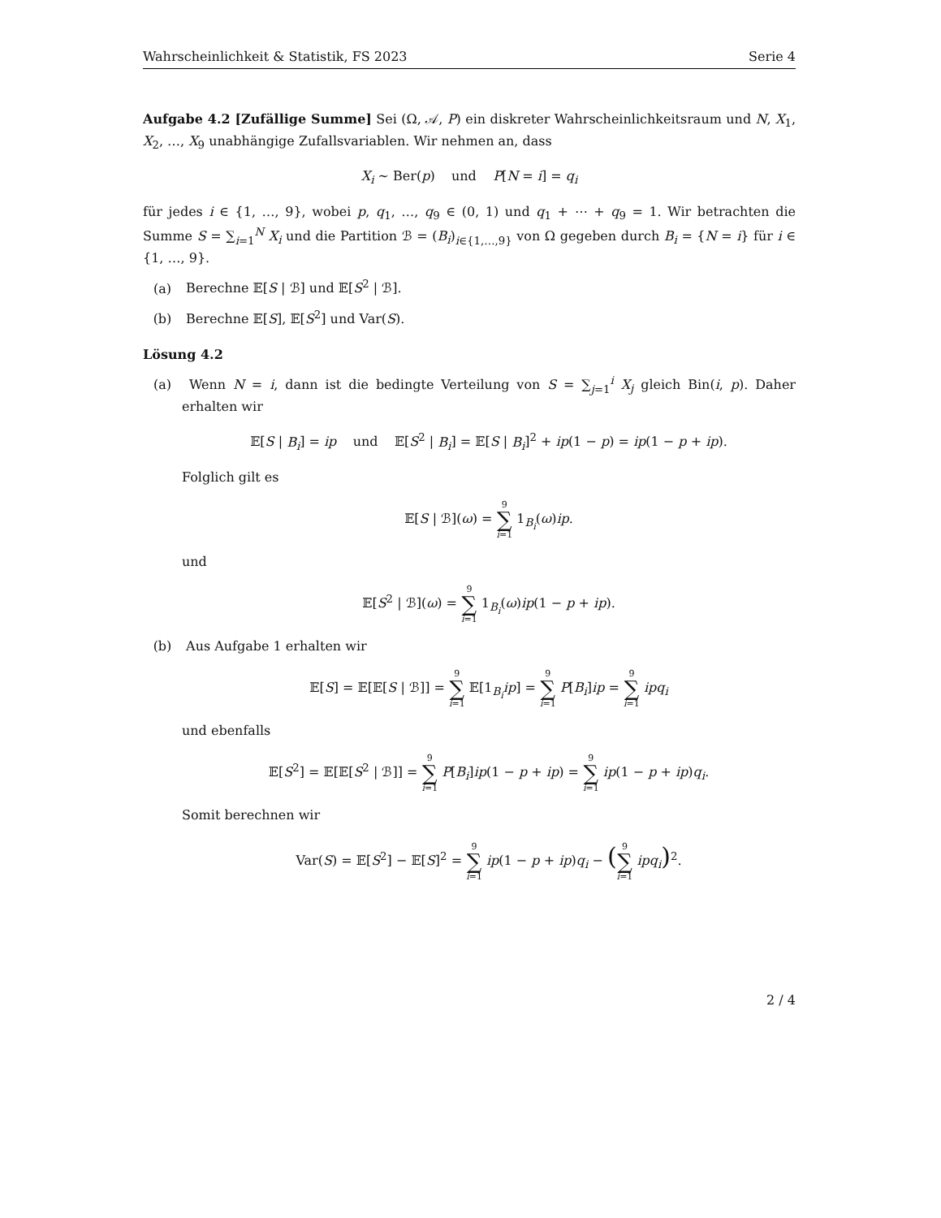Wahrscheinlichkeit & Statistik, FS 2023 Serie 4
Aufgabe 4.2 [Zufällige Summe] Sei (Ω, 𝒜, P) ein diskreter Wahrscheinlichkeitsraum und N, X<sub>1</sub>, X<sub>2</sub>, …, X<sub>9</sub> unabhängige Zufallsvariablen. Wir nehmen an, dass
X<sub>i</sub> ∼ Ber(p) und P[N = i] = q<sub>i</sub>
für jedes i ∈ {1, …, 9}, wobei p, q<sub>1</sub>, …, q<sub>9</sub> ∈ (0, 1) und q<sub>1</sub> + ⋯ + q<sub>9</sub> = 1. Wir betrachten die Summe S = ∑<sub>i=1</sub><sup>N</sup> X<sub>i</sub> und die Partition ℬ = (B<sub>i</sub>)<sub>i∈{1,…,9}</sub> von Ω gegeben durch B<sub>i</sub> = {N = i} für i ∈ {1, …, 9}.
(a) Berechne 𝔼[S | ℬ] und 𝔼[S<sup>2</sup> | ℬ].
(b) Berechne 𝔼[S], 𝔼[S<sup>2</sup>] und Var(S).
Lösung 4.2
(a) Wenn N = i, dann ist die bedingte Verteilung von S = ∑<sub>j=1</sub><sup>i</sup> X<sub>j</sub> gleich Bin(i, p). Daher erhalten wir
𝔼[S | B<sub>i</sub>] = ip und 𝔼[S<sup>2</sup> | B<sub>i</sub>] = 𝔼[S | B<sub>i</sub>]<sup>2</sup> + ip(1 − p) = ip(1 − p + ip).
Folglich gilt es
𝔼[S | ℬ](ω) = 9 ∑ i=1 1<sub>B<sub>i</sub></sub>(ω)ip.
und
𝔼[S<sup>2</sup> | ℬ](ω) = 9 ∑ i=1 1<sub>B<sub>i</sub></sub>(ω)ip(1 − p + ip).
(b) Aus Aufgabe 1 erhalten wir
𝔼[S] = 𝔼[𝔼[S | ℬ]] = 9 ∑ i=1 𝔼[1<sub>B<sub>i</sub></sub>ip] = 9 ∑ i=1 P[B<sub>i</sub>]ip = 9 ∑ i=1 ipq<sub>i</sub>
und ebenfalls
𝔼[S<sup>2</sup>] = 𝔼[𝔼[S<sup>2</sup> | ℬ]] = 9 ∑ i=1 P[B<sub>i</sub>]ip(1 − p + ip) = 9 ∑ i=1 ip(1 − p + ip)q<sub>i</sub>.
Somit berechnen wir
Var(S) = 𝔼[S<sup>2</sup>] − 𝔼[S]<sup>2</sup> = 9 ∑ i=1 ip(1 − p + ip)q<sub>i</sub> − (9 ∑ i=1 ipq<sub>i</sub>)<sup>2</sup>.
2 / 4